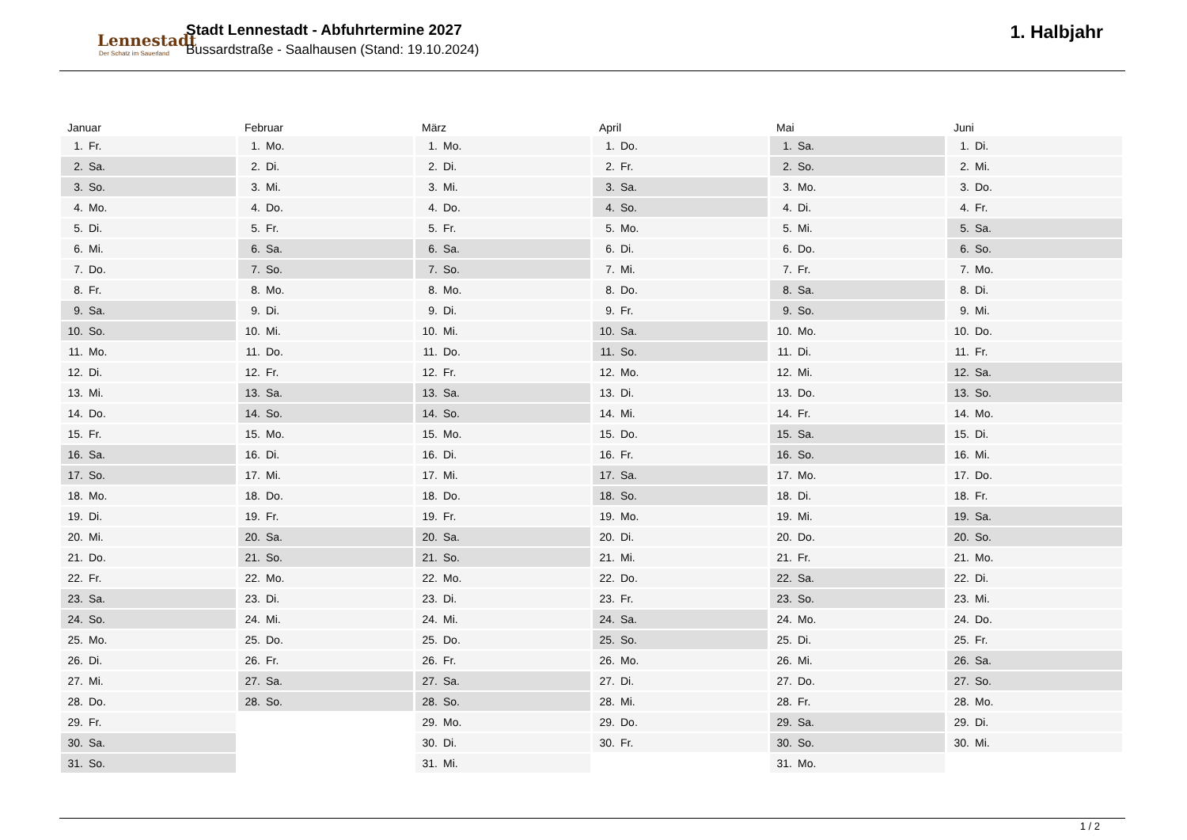Lennestadt
Der Schatz im Sauerland
Stadt Lennestadt - Abfuhrtermine 2027
Bussardstraße - Saalhausen (Stand: 19.10.2024)
1. Halbjahr
Januar
| 1. | Fr. |
| 2. | Sa. |
| 3. | So. |
| 4. | Mo. |
| 5. | Di. |
| 6. | Mi. |
| 7. | Do. |
| 8. | Fr. |
| 9. | Sa. |
| 10. | So. |
| 11. | Mo. |
| 12. | Di. |
| 13. | Mi. |
| 14. | Do. |
| 15. | Fr. |
| 16. | Sa. |
| 17. | So. |
| 18. | Mo. |
| 19. | Di. |
| 20. | Mi. |
| 21. | Do. |
| 22. | Fr. |
| 23. | Sa. |
| 24. | So. |
| 25. | Mo. |
| 26. | Di. |
| 27. | Mi. |
| 28. | Do. |
| 29. | Fr. |
| 30. | Sa. |
| 31. | So. |
Februar
| 1. | Mo. |
| 2. | Di. |
| 3. | Mi. |
| 4. | Do. |
| 5. | Fr. |
| 6. | Sa. |
| 7. | So. |
| 8. | Mo. |
| 9. | Di. |
| 10. | Mi. |
| 11. | Do. |
| 12. | Fr. |
| 13. | Sa. |
| 14. | So. |
| 15. | Mo. |
| 16. | Di. |
| 17. | Mi. |
| 18. | Do. |
| 19. | Fr. |
| 20. | Sa. |
| 21. | So. |
| 22. | Mo. |
| 23. | Di. |
| 24. | Mi. |
| 25. | Do. |
| 26. | Fr. |
| 27. | Sa. |
| 28. | So. |
März
| 1. | Mo. |
| 2. | Di. |
| 3. | Mi. |
| 4. | Do. |
| 5. | Fr. |
| 6. | Sa. |
| 7. | So. |
| 8. | Mo. |
| 9. | Di. |
| 10. | Mi. |
| 11. | Do. |
| 12. | Fr. |
| 13. | Sa. |
| 14. | So. |
| 15. | Mo. |
| 16. | Di. |
| 17. | Mi. |
| 18. | Do. |
| 19. | Fr. |
| 20. | Sa. |
| 21. | So. |
| 22. | Mo. |
| 23. | Di. |
| 24. | Mi. |
| 25. | Do. |
| 26. | Fr. |
| 27. | Sa. |
| 28. | So. |
| 29. | Mo. |
| 30. | Di. |
| 31. | Mi. |
April
| 1. | Do. |
| 2. | Fr. |
| 3. | Sa. |
| 4. | So. |
| 5. | Mo. |
| 6. | Di. |
| 7. | Mi. |
| 8. | Do. |
| 9. | Fr. |
| 10. | Sa. |
| 11. | So. |
| 12. | Mo. |
| 13. | Di. |
| 14. | Mi. |
| 15. | Do. |
| 16. | Fr. |
| 17. | Sa. |
| 18. | So. |
| 19. | Mo. |
| 20. | Di. |
| 21. | Mi. |
| 22. | Do. |
| 23. | Fr. |
| 24. | Sa. |
| 25. | So. |
| 26. | Mo. |
| 27. | Di. |
| 28. | Mi. |
| 29. | Do. |
| 30. | Fr. |
Mai
| 1. | Sa. |
| 2. | So. |
| 3. | Mo. |
| 4. | Di. |
| 5. | Mi. |
| 6. | Do. |
| 7. | Fr. |
| 8. | Sa. |
| 9. | So. |
| 10. | Mo. |
| 11. | Di. |
| 12. | Mi. |
| 13. | Do. |
| 14. | Fr. |
| 15. | Sa. |
| 16. | So. |
| 17. | Mo. |
| 18. | Di. |
| 19. | Mi. |
| 20. | Do. |
| 21. | Fr. |
| 22. | Sa. |
| 23. | So. |
| 24. | Mo. |
| 25. | Di. |
| 26. | Mi. |
| 27. | Do. |
| 28. | Fr. |
| 29. | Sa. |
| 30. | So. |
| 31. | Mo. |
Juni
| 1. | Di. |
| 2. | Mi. |
| 3. | Do. |
| 4. | Fr. |
| 5. | Sa. |
| 6. | So. |
| 7. | Mo. |
| 8. | Di. |
| 9. | Mi. |
| 10. | Do. |
| 11. | Fr. |
| 12. | Sa. |
| 13. | So. |
| 14. | Mo. |
| 15. | Di. |
| 16. | Mi. |
| 17. | Do. |
| 18. | Fr. |
| 19. | Sa. |
| 20. | So. |
| 21. | Mo. |
| 22. | Di. |
| 23. | Mi. |
| 24. | Do. |
| 25. | Fr. |
| 26. | Sa. |
| 27. | So. |
| 28. | Mo. |
| 29. | Di. |
| 30. | Mi. |
1 / 2